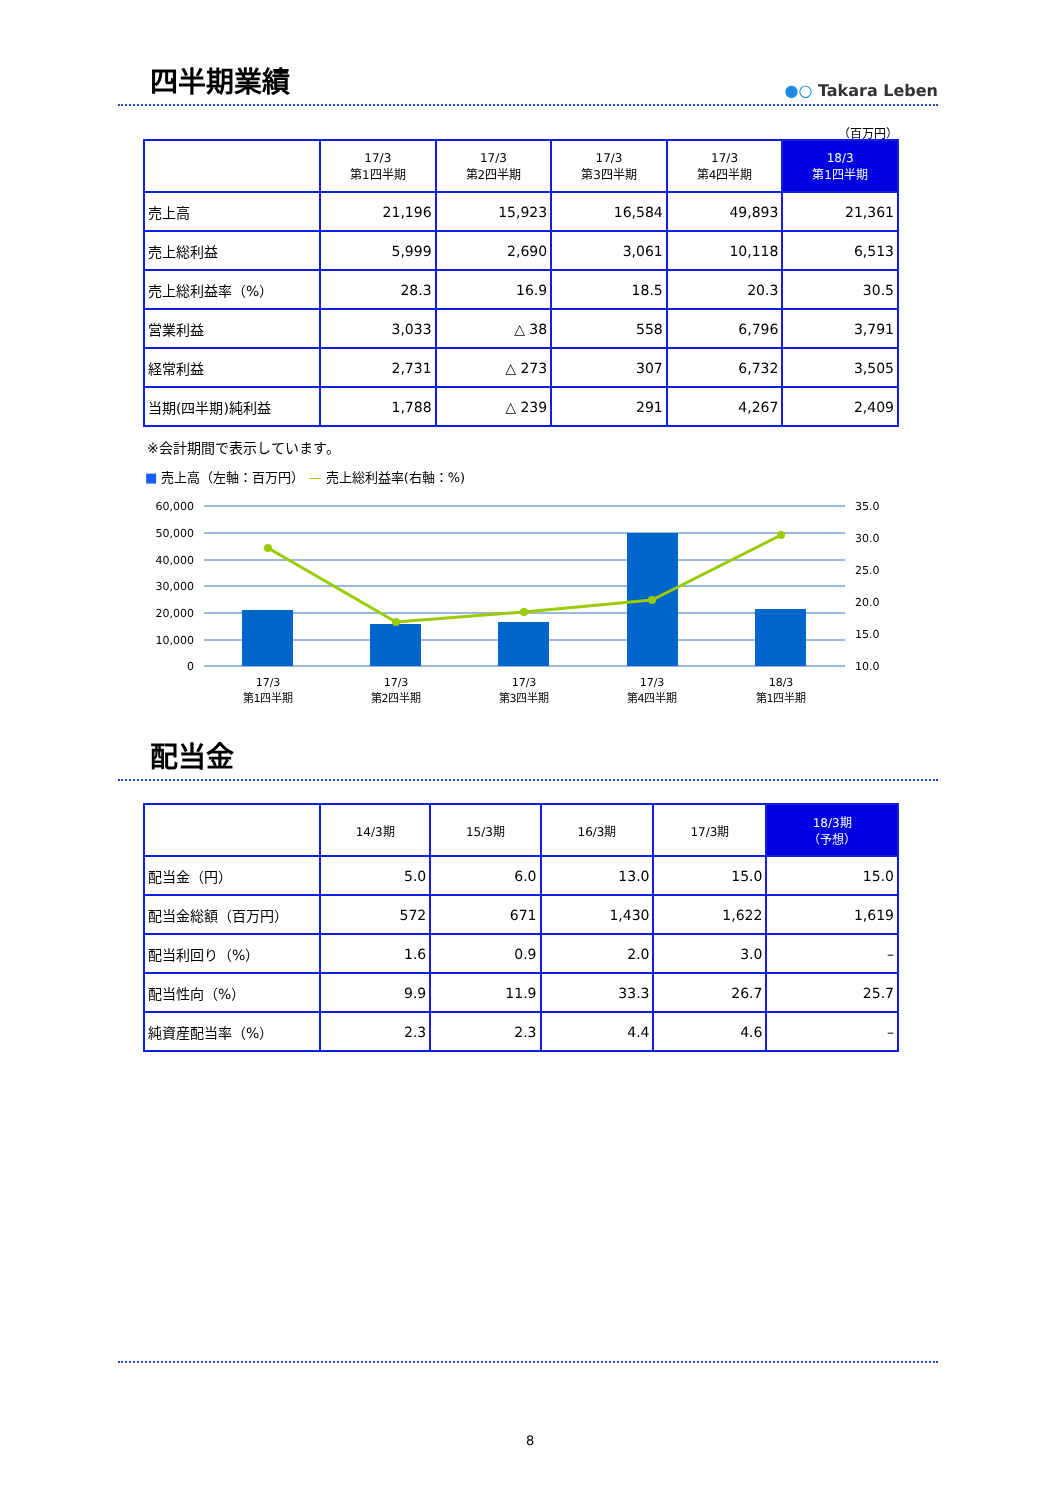四半期業績
●○ Takara Leben
（百万円）
| | 17/3 第1四半期 | 17/3 第2四半期 | 17/3 第3四半期 | 17/3 第4四半期 | 18/3 第1四半期 |
| --- | --- | --- | --- | --- | --- |
| 売上高 | 21,196 | 15,923 | 16,584 | 49,893 | 21,361 |
| 売上総利益 | 5,999 | 2,690 | 3,061 | 10,118 | 6,513 |
| 売上総利益率（%） | 28.3 | 16.9 | 18.5 | 20.3 | 30.5 |
| 営業利益 | 3,033 | △ 38 | 558 | 6,796 | 3,791 |
| 経常利益 | 2,731 | △ 273 | 307 | 6,732 | 3,505 |
| 当期(四半期)純利益 | 1,788 | △ 239 | 291 | 4,267 | 2,409 |
※会計期間で表示しています。
■ 売上高（左軸：百万円） — 売上総利益率(右軸：%)
60,000
50,000
40,000
30,000
20,000
10,000
0
35.0
30.0
25.0
20.0
15.0
10.0
17/3
第1四半期
17/3
第2四半期
17/3
第3四半期
17/3
第4四半期
18/3
第1四半期
配当金
| | 14/3期 | 15/3期 | 16/3期 | 17/3期 | 18/3期 （予想） |
| --- | --- | --- | --- | --- | --- |
| 配当金（円） | 5.0 | 6.0 | 13.0 | 15.0 | 15.0 |
| 配当金総額（百万円） | 572 | 671 | 1,430 | 1,622 | 1,619 |
| 配当利回り（%） | 1.6 | 0.9 | 2.0 | 3.0 | – |
| 配当性向（%） | 9.9 | 11.9 | 33.3 | 26.7 | 25.7 |
| 純資産配当率（%） | 2.3 | 2.3 | 4.4 | 4.6 | – |
8